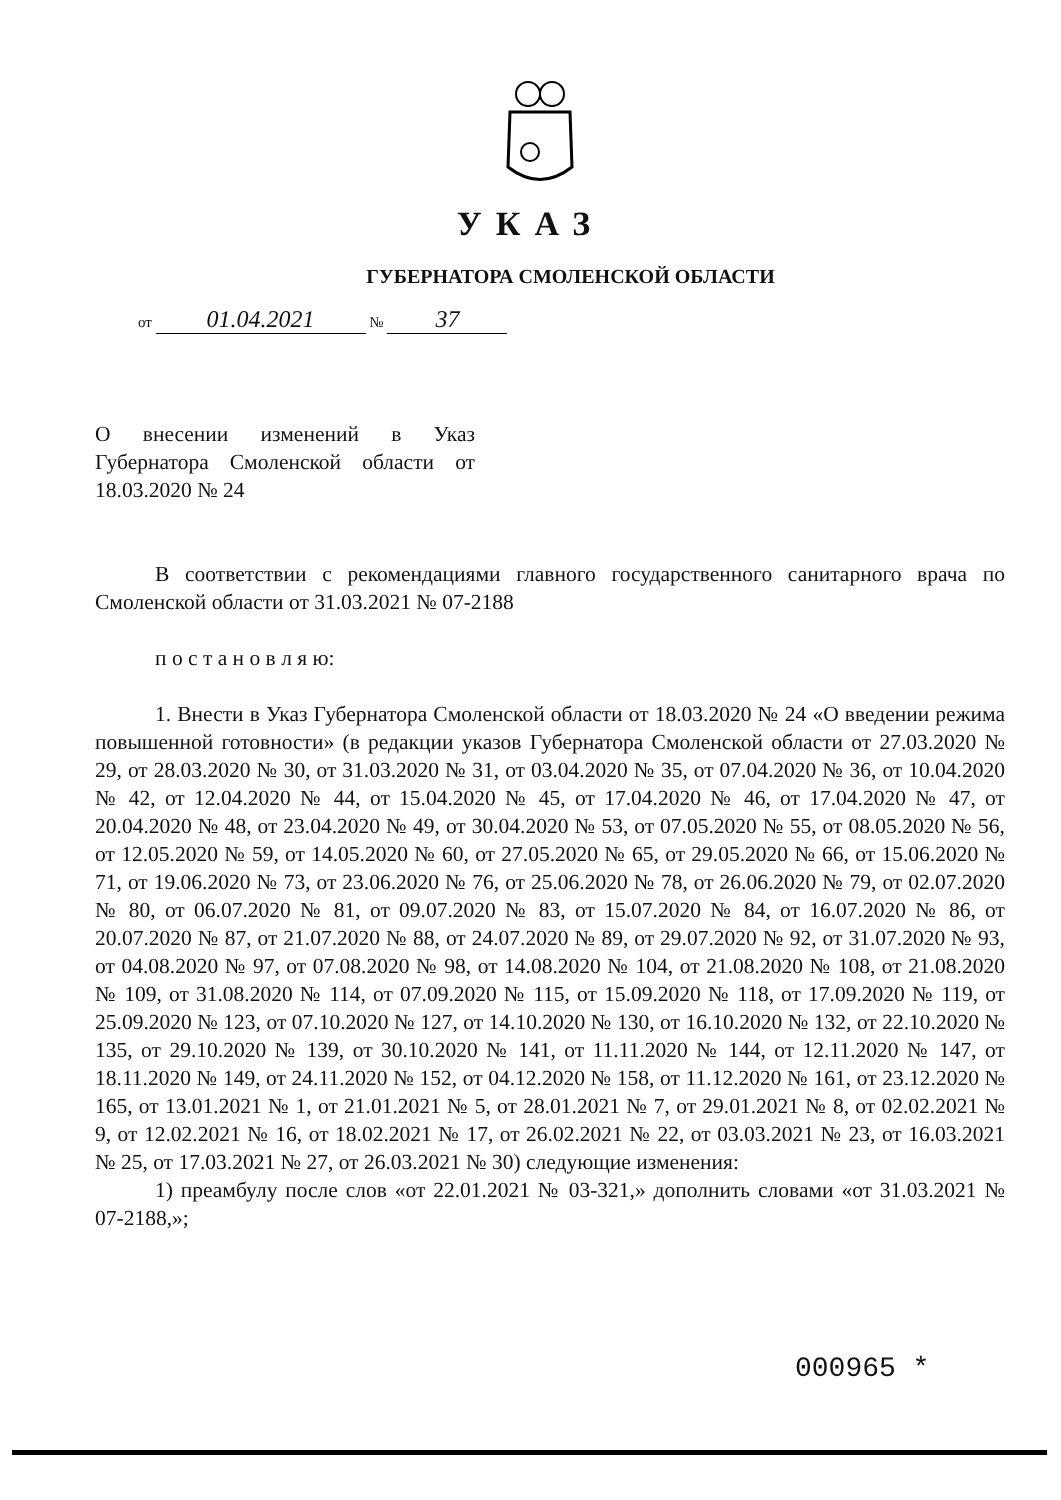УКАЗ
ГУБЕРНАТОРА СМОЛЕНСКОЙ ОБЛАСТИ
от 01.04.2021 № 37
О внесении изменений в Указ Губернатора Смоленской области от 18.03.2020 № 24
В соответствии с рекомендациями главного государственного санитарного врача по Смоленской области от 31.03.2021 № 07-2188
п о с т а н о в л я ю:
1. Внести в Указ Губернатора Смоленской области от 18.03.2020 № 24 «О введении режима повышенной готовности» (в редакции указов Губернатора Смоленской области от 27.03.2020 № 29, от 28.03.2020 № 30, от 31.03.2020 № 31, от 03.04.2020 № 35, от 07.04.2020 № 36, от 10.04.2020 № 42, от 12.04.2020 № 44, от 15.04.2020 № 45, от 17.04.2020 № 46, от 17.04.2020 № 47, от 20.04.2020 № 48, от 23.04.2020 № 49, от 30.04.2020 № 53, от 07.05.2020 № 55, от 08.05.2020 № 56, от 12.05.2020 № 59, от 14.05.2020 № 60, от 27.05.2020 № 65, от 29.05.2020 № 66, от 15.06.2020 № 71, от 19.06.2020 № 73, от 23.06.2020 № 76, от 25.06.2020 № 78, от 26.06.2020 № 79, от 02.07.2020 № 80, от 06.07.2020 № 81, от 09.07.2020 № 83, от 15.07.2020 № 84, от 16.07.2020 № 86, от 20.07.2020 № 87, от 21.07.2020 № 88, от 24.07.2020 № 89, от 29.07.2020 № 92, от 31.07.2020 № 93, от 04.08.2020 № 97, от 07.08.2020 № 98, от 14.08.2020 № 104, от 21.08.2020 № 108, от 21.08.2020 № 109, от 31.08.2020 № 114, от 07.09.2020 № 115, от 15.09.2020 № 118, от 17.09.2020 № 119, от 25.09.2020 № 123, от 07.10.2020 № 127, от 14.10.2020 № 130, от 16.10.2020 № 132, от 22.10.2020 № 135, от 29.10.2020 № 139, от 30.10.2020 № 141, от 11.11.2020 № 144, от 12.11.2020 № 147, от 18.11.2020 № 149, от 24.11.2020 № 152, от 04.12.2020 № 158, от 11.12.2020 № 161, от 23.12.2020 № 165, от 13.01.2021 № 1, от 21.01.2021 № 5, от 28.01.2021 № 7, от 29.01.2021 № 8, от 02.02.2021 № 9, от 12.02.2021 № 16, от 18.02.2021 № 17, от 26.02.2021 № 22, от 03.03.2021 № 23, от 16.03.2021 № 25, от 17.03.2021 № 27, от 26.03.2021 № 30) следующие изменения:
1) преамбулу после слов «от 22.01.2021 № 03-321,» дополнить словами «от 31.03.2021 № 07-2188,»;
000965 *